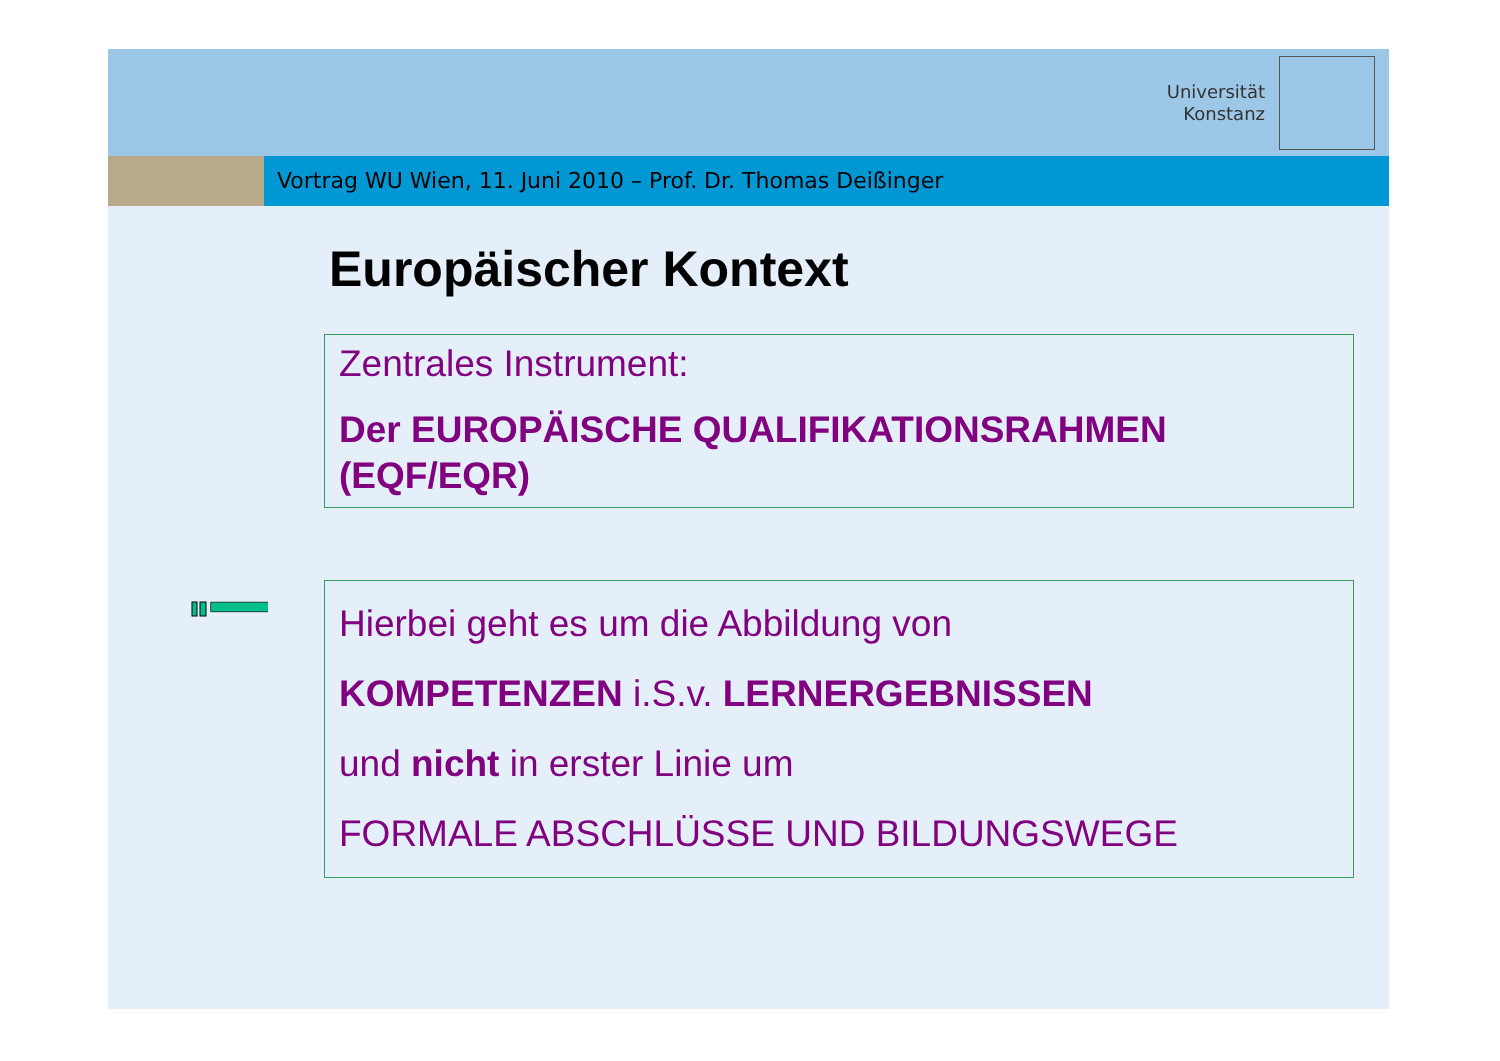Universität
Konstanz
Vortrag WU Wien, 11. Juni 2010 – Prof. Dr. Thomas Deißinger
Europäischer Kontext
Zentrales Instrument:
Der EUROPÄISCHE QUALIFIKATIONSRAHMEN (EQF/EQR)
Hierbei geht es um die Abbildung von
KOMPETENZEN i.S.v. LERNERGEBNISSEN
und nicht in erster Linie um
FORMALE ABSCHLÜSSE UND BILDUNGSWEGE